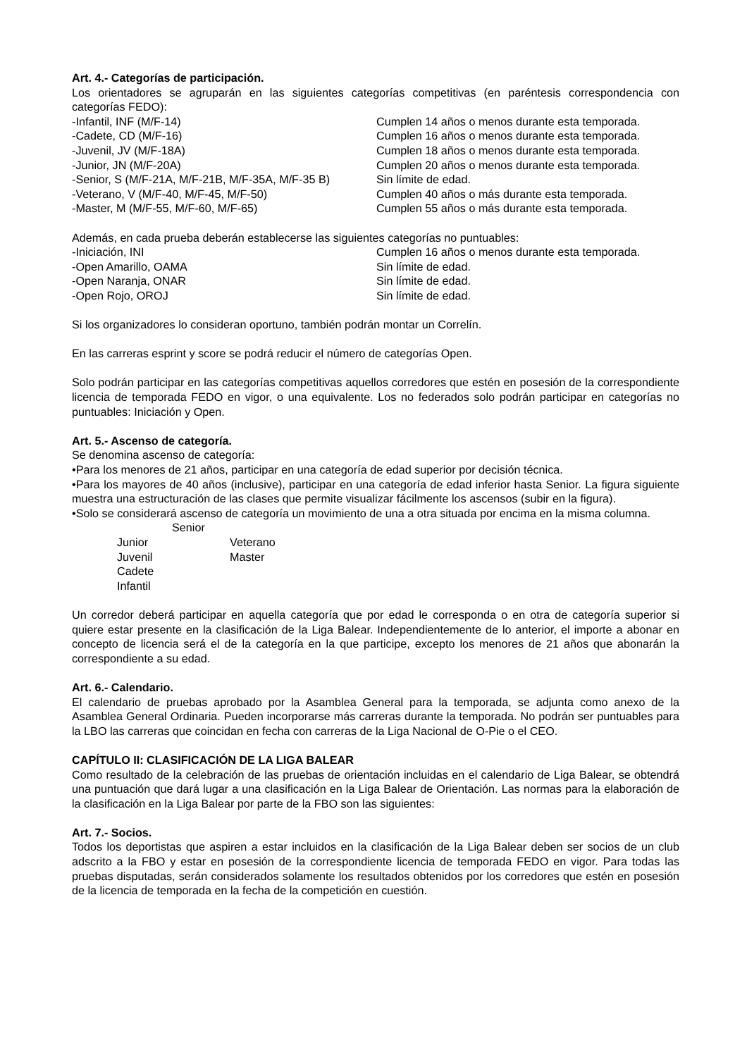Art. 4.- Categorías de participación.
Los orientadores se agruparán en las siguientes categorías competitivas (en paréntesis correspondencia con categorías FEDO):
-Infantil, INF (M/F-14) Cumplen 14 años o menos durante esta temporada.
-Cadete, CD (M/F-16) Cumplen 16 años o menos durante esta temporada.
-Juvenil, JV (M/F-18A) Cumplen 18 años o menos durante esta temporada.
-Junior, JN (M/F-20A) Cumplen 20 años o menos durante esta temporada.
-Senior, S (M/F-21A, M/F-21B, M/F-35A, M/F-35 B) Sin límite de edad.
-Veterano, V (M/F-40, M/F-45, M/F-50) Cumplen 40 años o más durante esta temporada.
-Master, M (M/F-55, M/F-60, M/F-65) Cumplen 55 años o más durante esta temporada.
Además, en cada prueba deberán establecerse las siguientes categorías no puntuables:
-Iniciación, INI Cumplen 16 años o menos durante esta temporada.
-Open Amarillo, OAMA Sin límite de edad.
-Open Naranja, ONAR Sin límite de edad.
-Open Rojo, OROJ Sin límite de edad.
Si los organizadores lo consideran oportuno, también podrán montar un Correlín.
En las carreras esprint y score se podrá reducir el número de categorías Open.
Solo podrán participar en las categorías competitivas aquellos corredores que estén en posesión de la correspondiente licencia de temporada FEDO en vigor, o una equivalente. Los no federados solo podrán participar en categorías no puntuables: Iniciación y Open.
Art. 5.- Ascenso de categoría.
Se denomina ascenso de categoría:
•Para los menores de 21 años, participar en una categoría de edad superior por decisión técnica.
•Para los mayores de 40 años (inclusive), participar en una categoría de edad inferior hasta Senior. La figura siguiente muestra una estructuración de las clases que permite visualizar fácilmente los ascensos (subir en la figura).
•Solo se considerará ascenso de categoría un movimiento de una a otra situada por encima en la misma columna.
Senior
Junior Veterano
Juvenil Master
Cadete
Infantil
Un corredor deberá participar en aquella categoría que por edad le corresponda o en otra de categoría superior si quiere estar presente en la clasificación de la Liga Balear. Independientemente de lo anterior, el importe a abonar en concepto de licencia será el de la categoría en la que participe, excepto los menores de 21 años que abonarán la correspondiente a su edad.
Art. 6.- Calendario.
El calendario de pruebas aprobado por la Asamblea General para la temporada, se adjunta como anexo de la Asamblea General Ordinaria. Pueden incorporarse más carreras durante la temporada. No podrán ser puntuables para la LBO las carreras que coincidan en fecha con carreras de la Liga Nacional de O-Pie o el CEO.
CAPÍTULO II: CLASIFICACIÓN DE LA LIGA BALEAR
Como resultado de la celebración de las pruebas de orientación incluidas en el calendario de Liga Balear, se obtendrá una puntuación que dará lugar a una clasificación en la Liga Balear de Orientación. Las normas para la elaboración de la clasificación en la Liga Balear por parte de la FBO son las siguientes:
Art. 7.- Socios.
Todos los deportistas que aspiren a estar incluidos en la clasificación de la Liga Balear deben ser socios de un club adscrito a la FBO y estar en posesión de la correspondiente licencia de temporada FEDO en vigor. Para todas las pruebas disputadas, serán considerados solamente los resultados obtenidos por los corredores que estén en posesión de la licencia de temporada en la fecha de la competición en cuestión.